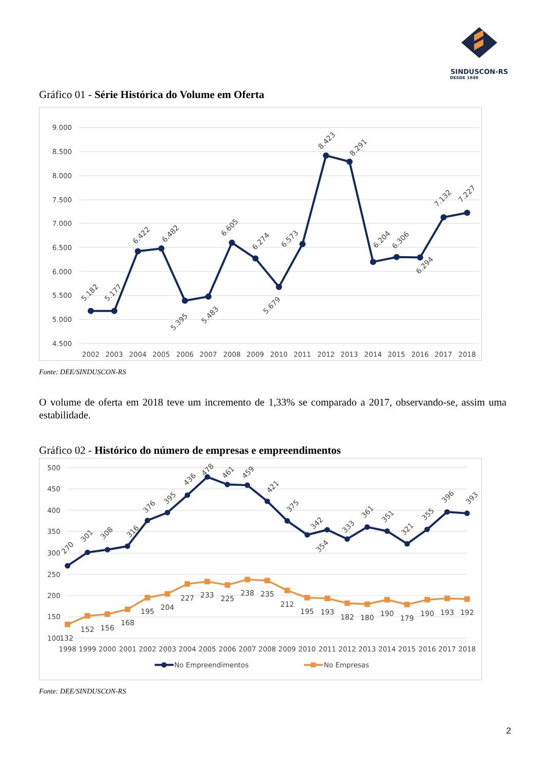SINDUSCON-RS
DESDE 1949
Gráfico 01 - Série Histórica do Volume em Oferta
9.000
8.500
8.000
7.500
7.000
6.500
6.000
5.500
5.000
4.500
2002
2003
2004
2005
2006
2007
2008
2009
2010
2011
2012
2013
2014
2015
2016
2017
2018
5.182
5.177
6.422
6.482
5.395
5.483
6.605
6.274
5.679
6.573
8.423
8.291
6.204
6.306
6.294
7.132
7.227
Fonte: DEE/SINDUSCON-RS
O volume de oferta em 2018 teve um incremento de 1,33% se comparado a 2017, observando-se, assim uma estabilidade.
Gráfico 02 - Histórico do número de empresas e empreendimentos
500
450
400
350
300
250
200
150
100
1998
1999
2000
2001
2002
2003
2004
2005
2006
2007
2008
2009
2010
2011
2012
2013
2014
2015
2016
2017
2018
270
301
308
316
376
395
436
478
461
459
421
375
342
354
333
361
351
321
355
396
393
132
152
156
168
195
204
227
233
225
238
235
212
195
193
182
180
190
179
190
193
192
No Empreendimentos
No Empresas
Fonte: DEE/SINDUSCON-RS
2